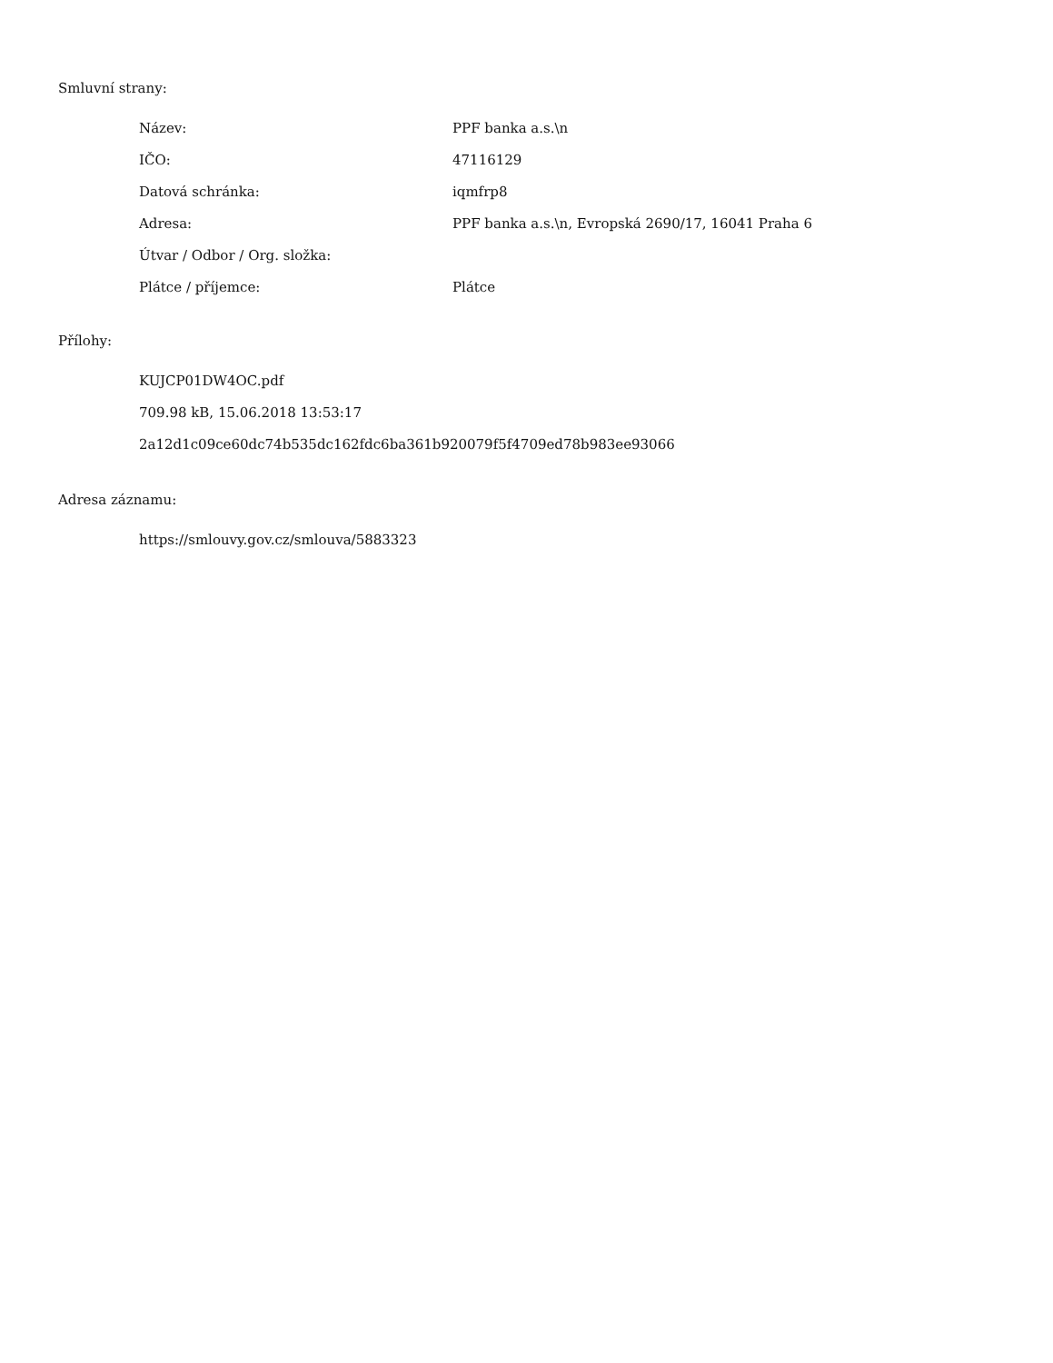Smluvní strany:
| Název: | PPF banka a.s.\n |
| IČO: | 47116129 |
| Datová schránka: | iqmfrp8 |
| Adresa: | PPF banka a.s.\n, Evropská 2690/17, 16041 Praha 6 |
| Útvar / Odbor / Org. složka: | |
| Plátce / příjemce: | Plátce |
Přílohy:
KUJCP01DW4OC.pdf
709.98 kB, 15.06.2018 13:53:17
2a12d1c09ce60dc74b535dc162fdc6ba361b920079f5f4709ed78b983ee93066
Adresa záznamu:
https://smlouvy.gov.cz/smlouva/5883323